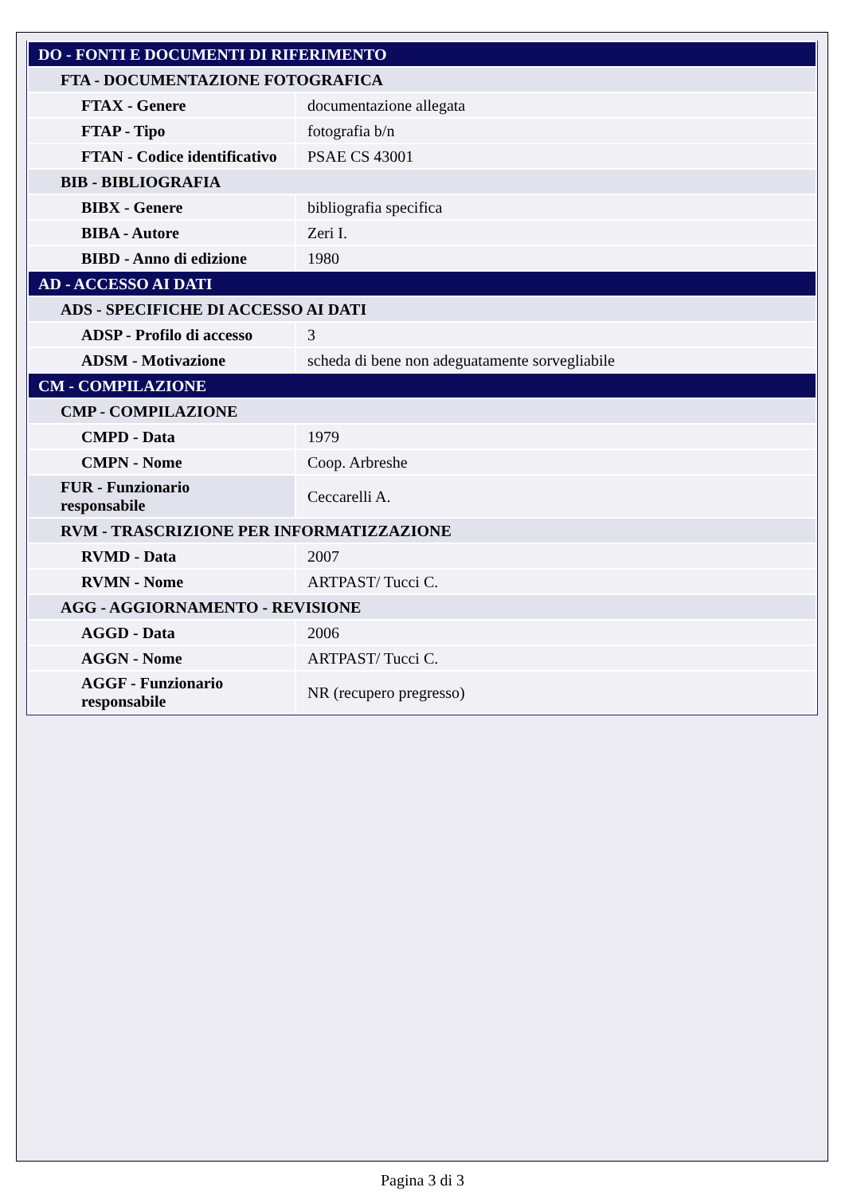| DO - FONTI E DOCUMENTI DI RIFERIMENTO | |
| FTA - DOCUMENTAZIONE FOTOGRAFICA | |
| FTAX - Genere | documentazione allegata |
| FTAP - Tipo | fotografia b/n |
| FTAN - Codice identificativo | PSAE CS 43001 |
| BIB - BIBLIOGRAFIA | |
| BIBX - Genere | bibliografia specifica |
| BIBA - Autore | Zeri I. |
| BIBD - Anno di edizione | 1980 |
| AD - ACCESSO AI DATI | |
| ADS - SPECIFICHE DI ACCESSO AI DATI | |
| ADSP - Profilo di accesso | 3 |
| ADSM - Motivazione | scheda di bene non adeguatamente sorvegliabile |
| CM - COMPILAZIONE | |
| CMP - COMPILAZIONE | |
| CMPD - Data | 1979 |
| CMPN - Nome | Coop. Arbreshe |
| FUR - Funzionario responsabile | Ceccarelli A. |
| RVM - TRASCRIZIONE PER INFORMATIZZAZIONE | |
| RVMD - Data | 2007 |
| RVMN - Nome | ARTPAST/ Tucci C. |
| AGG - AGGIORNAMENTO - REVISIONE | |
| AGGD - Data | 2006 |
| AGGN - Nome | ARTPAST/ Tucci C. |
| AGGF - Funzionario responsabile | NR (recupero pregresso) |
Pagina 3 di 3